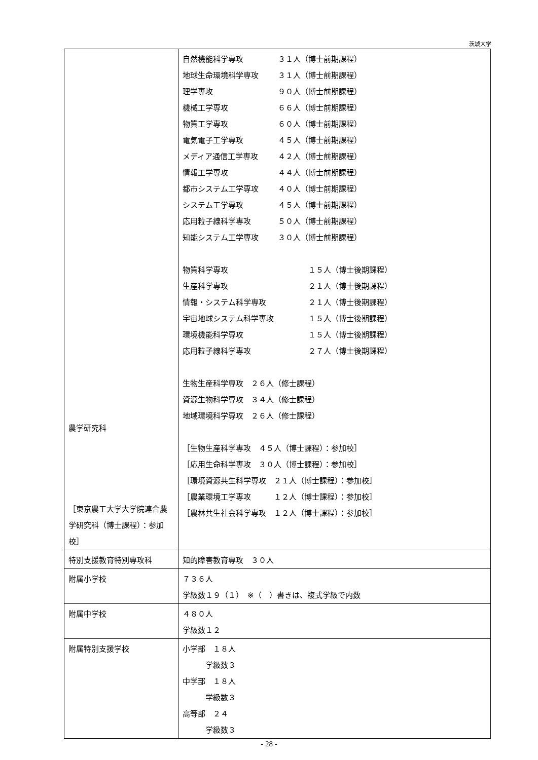茨城大学
| 農学研究科 ［東京農工大学大学院連合農学研究科（博士課程）：参加校］ | 自然機能科学専攻 ３１人（博士前期課程） 地球生命環境科学専攻 ３１人（博士前期課程） 理学専攻 ９０人（博士前期課程） 機械工学専攻 ６６人（博士前期課程） 物質工学専攻 ６０人（博士前期課程） 電気電子工学専攻 ４５人（博士前期課程） メディア通信工学専攻 ４２人（博士前期課程） 情報工学専攻 ４４人（博士前期課程） 都市システム工学専攻 ４０人（博士前期課程） システム工学専攻 ４５人（博士前期課程） 応用粒子線科学専攻 ５０人（博士前期課程） 知能システム工学専攻 ３０人（博士前期課程） 物質科学専攻 １５人（博士後期課程） 生産科学専攻 ２１人（博士後期課程） 情報・システム科学専攻 ２１人（博士後期課程） 宇宙地球システム科学専攻 １５人（博士後期課程） 環境機能科学専攻 １５人（博士後期課程） 応用粒子線科学専攻 ２７人（博士後期課程） 生物生産科学専攻 ２６人（修士課程） 資源生物科学専攻 ３４人（修士課程） 地域環境科学専攻 ２６人（修士課程） ［生物生産科学専攻 ４５人（博士課程）：参加校］ ［応用生命科学専攻 ３０人（博士課程）：参加校］ ［環境資源共生科学専攻 ２１人（博士課程）：参加校］ ［農業環境工学専攻 １２人（博士課程）：参加校］ ［農林共生社会科学専攻 １２人（博士課程）：参加校］ |
| 特別支援教育特別専攻科 | 知的障害教育専攻 ３０人 |
| 附属小学校 | ７３６人 学級数１９（１） ※（ ）書きは、複式学級で内数 |
| 附属中学校 | ４８０人 学級数１２ |
| 附属特別支援学校 | 小学部 １８人 学級数３ 中学部 １８人 学級数３ 高等部 ２４ 学級数３ |
- 28 -